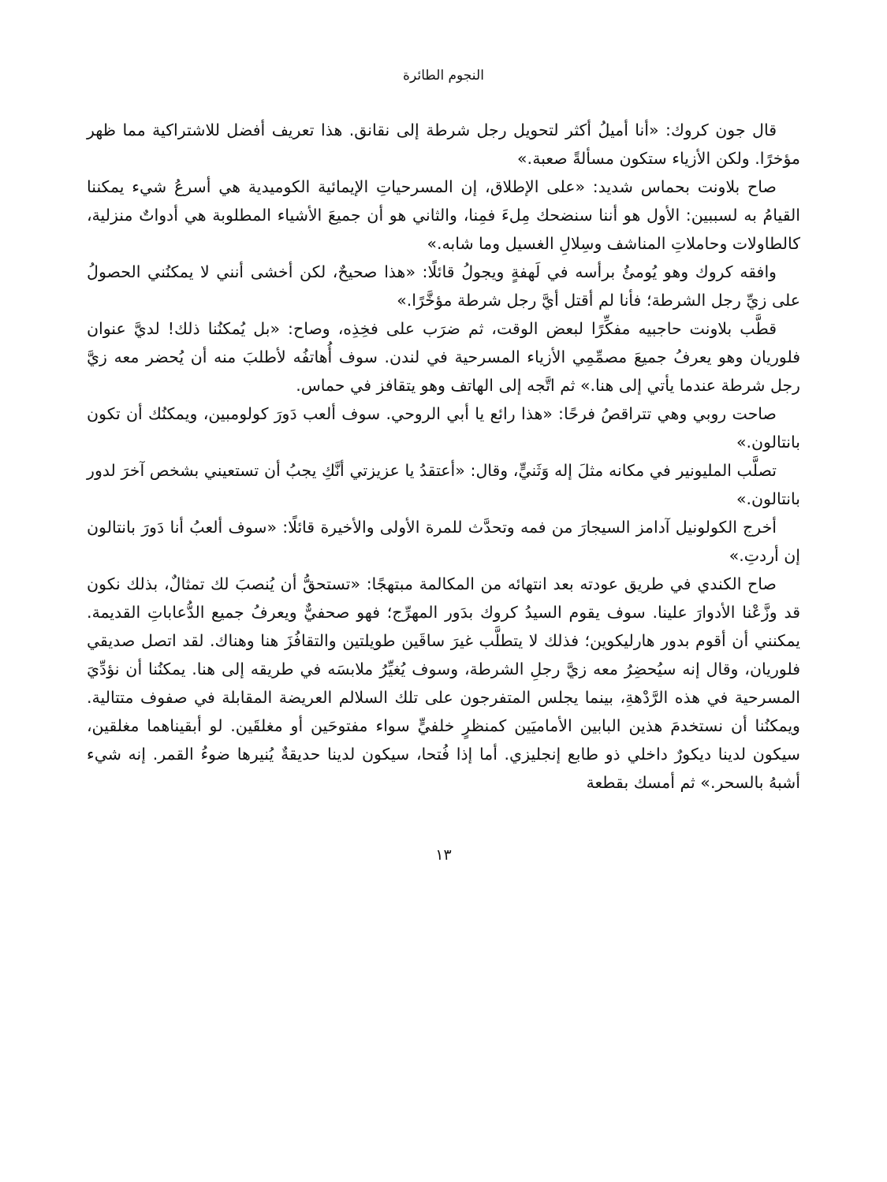النجوم الطائرة
قال جون كروك: «أنا أميلُ أكثر لتحويل رجل شرطة إلى نقانق. هذا تعريف أفضل للاشتراكية مما ظهر مؤخرًا. ولكن الأزياء ستكون مسألةً صعبة.»
صاح بلاونت بحماس شديد: «على الإطلاق، إن المسرحياتِ الإيمائية الكوميدية هي أسرعُ شيء يمكننا القيامُ به لسببين: الأول هو أننا سنضحك مِلءَ فمِنا، والثاني هو أن جميعَ الأشياء المطلوبة هي أدواتٌ منزلية، كالطاولات وحاملاتِ المناشف وسِلالِ الغسيل وما شابه.»
وافقه كروك وهو يُومئُ برأسه في لَهفةٍ ويجولُ قائلًا: «هذا صحيحٌ، لكن أخشى أنني لا يمكنُني الحصولُ على زيِّ رجل الشرطة؛ فأنا لم أقتل أيَّ رجل شرطة مؤخَّرًا.»
قطَّب بلاونت حاجبيه مفكِّرًا لبعض الوقت، ثم ضرَب على فخِذِه، وصاح: «بل يُمكنُنا ذلك! لديَّ عنوان فلوريان وهو يعرفُ جميعَ مصمِّمِي الأزياء المسرحية في لندن. سوف أُهاتفُه لأطلبَ منه أن يُحضر معه زيَّ رجل شرطة عندما يأتي إلى هنا.» ثم اتَّجه إلى الهاتف وهو يتقافز في حماس.
صاحت روبي وهي تتراقصُ فرحًا: «هذا رائع يا أبي الروحي. سوف ألعب دَورَ كولومبين، ويمكنُك أن تكون بانتالون.»
تصلَّب المليونير في مكانه مثلَ إله وَثَنيٍّ، وقال: «أعتقدُ يا عزيزتي أنَّكِ يجبُ أن تستعيني بشخص آخرَ لدور بانتالون.»
أخرج الكولونيل آدامز السيجارَ من فمه وتحدَّث للمرة الأولى والأخيرة قائلًا: «سوف ألعبُ أنا دَورَ بانتالون إن أردتِ.»
صاح الكندي في طريق عودته بعد انتهائه من المكالمة مبتهجًا: «تستحقُّ أن يُنصبَ لك تمثالٌ، بذلك نكون قد وزَّعْنا الأدوارَ علينا. سوف يقوم السيدُ كروك بدَور المهرِّج؛ فهو صحفيٌّ ويعرفُ جميع الدُّعاباتِ القديمة. يمكنني أن أقوم بدور هارليكوين؛ فذلك لا يتطلَّب غيرَ ساقَين طويلتين والتقافُزَ هنا وهناك. لقد اتصل صديقي فلوريان، وقال إنه سيُحضِرُ معه زيَّ رجلِ الشرطة، وسوف يُغيِّرُ ملابسَه في طريقه إلى هنا. يمكنُنا أن نؤدِّيَ المسرحية في هذه الرَّدْهةِ، بينما يجلس المتفرجون على تلك السلالم العريضة المقابلة في صفوف متتالية. ويمكنُنا أن نستخدمَ هذين البابين الأماميَين كمنظرٍ خلفيٍّ سواء مفتوحَين أو مغلقَين. لو أبقيناهما مغلقين، سيكون لدينا ديكورٌ داخلي ذو طابع إنجليزي. أما إذا فُتحا، سيكون لدينا حديقةٌ يُنيرها ضوءُ القمر. إنه شيء أشبهُ بالسحر.» ثم أمسك بقطعة
١٣